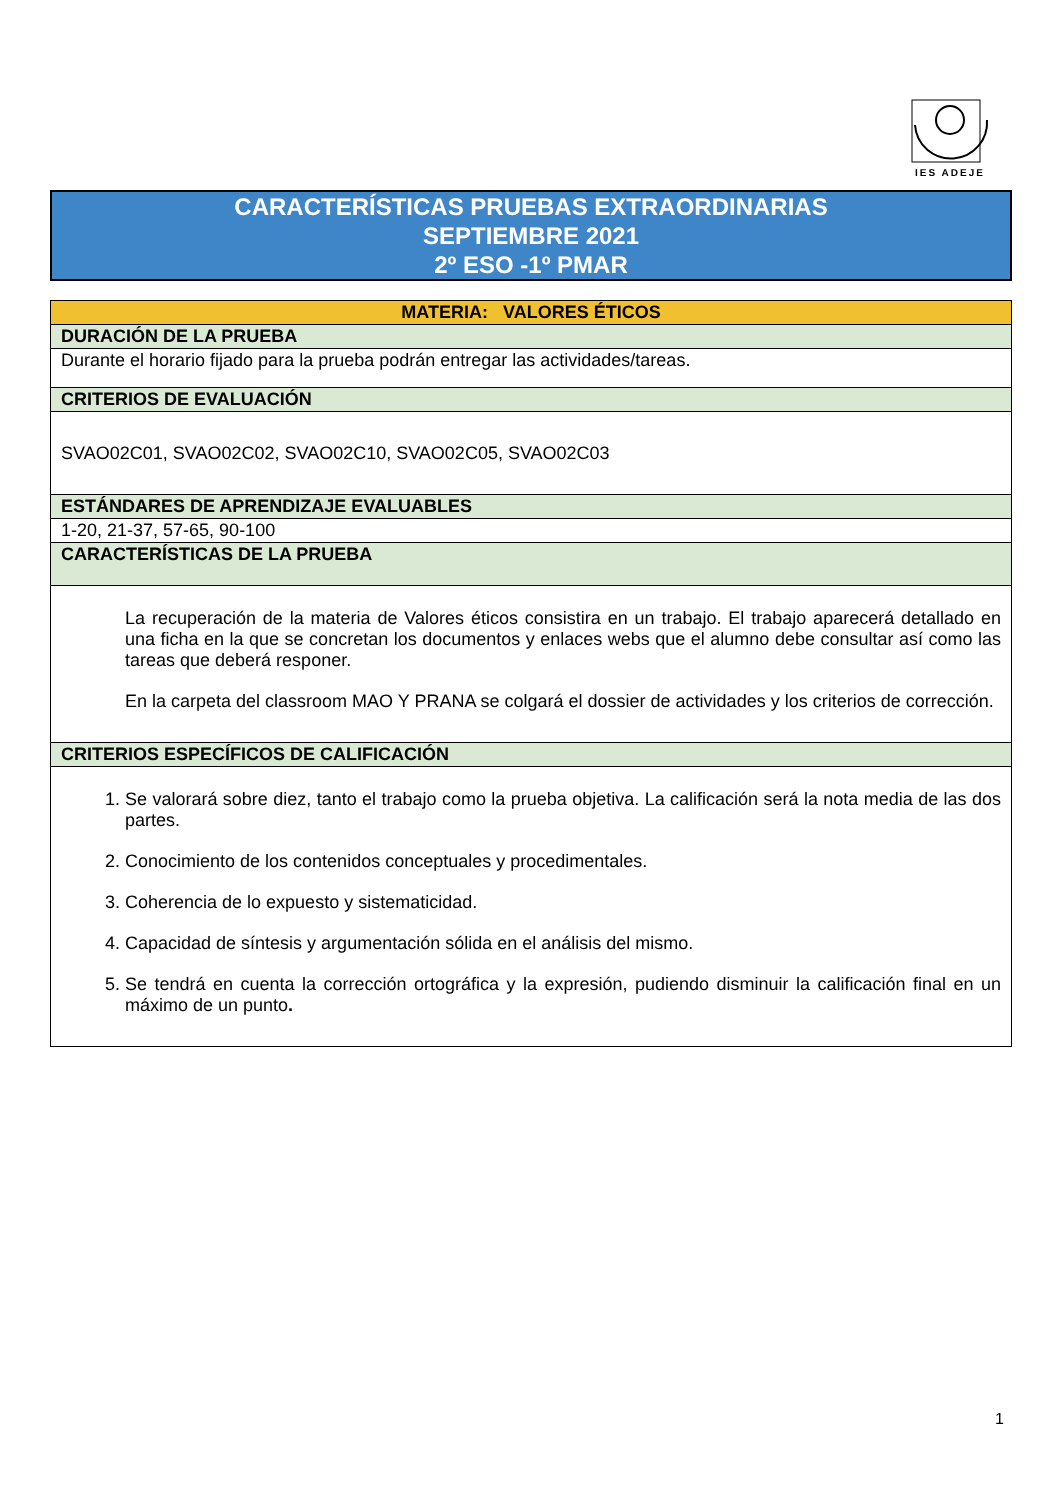IES ADEJE
CARACTERÍSTICAS PRUEBAS EXTRAORDINARIAS
SEPTIEMBRE 2021
2º ESO -1º PMAR
| MATERIA: VALORES ÉTICOS |
| DURACIÓN DE LA PRUEBA |
| Durante el horario fijado para la prueba podrán entregar las actividades/tareas. |
| CRITERIOS DE EVALUACIÓN |
| SVAO02C01, SVAO02C02, SVAO02C10, SVAO02C05, SVAO02C03 |
| ESTÁNDARES DE APRENDIZAJE EVALUABLES |
| 1-20, 21-37, 57-65, 90-100 |
| CARACTERÍSTICAS DE LA PRUEBA |
| La recuperación de la materia de Valores éticos consistira en un trabajo. El trabajo aparecerá detallado en una ficha en la que se concretan los documentos y enlaces webs que el alumno debe consultar así como las tareas que deberá responer. En la carpeta del classroom MAO Y PRANA se colgará el dossier de actividades y los criterios de corrección. |
| CRITERIOS ESPECÍFICOS DE CALIFICACIÓN |
| 1. Se valorará sobre diez, tanto el trabajo como la prueba objetiva. La calificación será la nota media de las dos partes. 2. Conocimiento de los contenidos conceptuales y procedimentales. 3. Coherencia de lo expuesto y sistematicidad. 4. Capacidad de síntesis y argumentación sólida en el análisis del mismo. 5. Se tendrá en cuenta la corrección ortográfica y la expresión, pudiendo disminuir la calificación final en un máximo de un punto . |
1